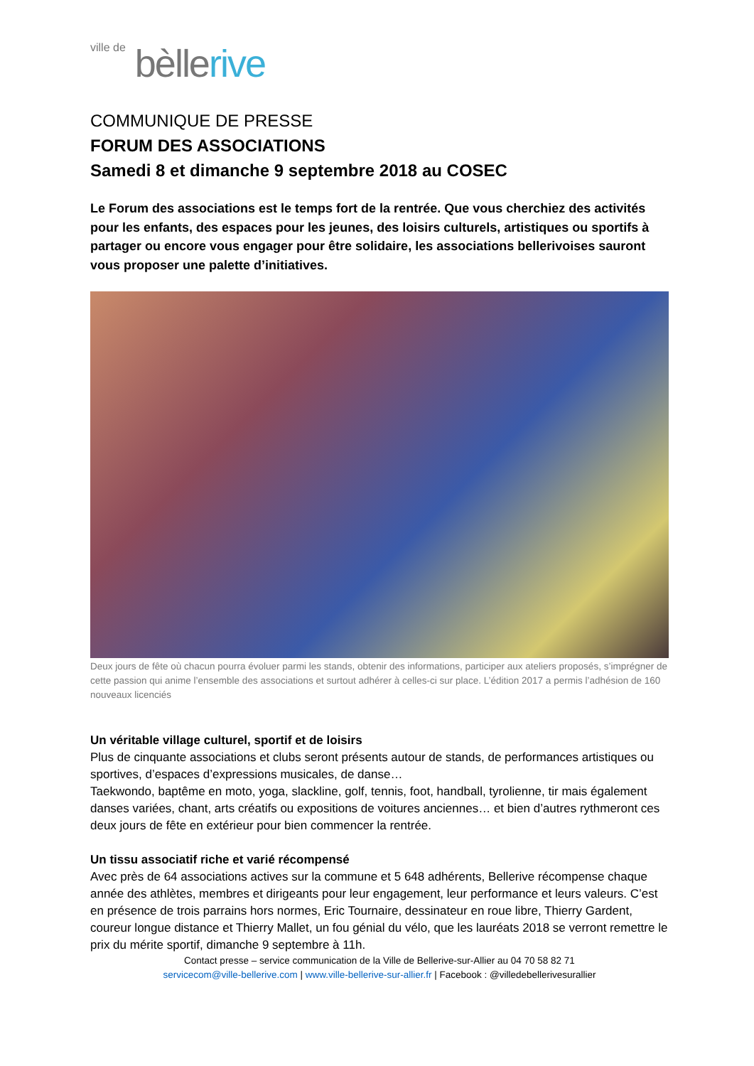ville de bèllerive
COMMUNIQUE DE PRESSE
FORUM DES ASSOCIATIONS
Samedi 8 et dimanche 9 septembre 2018 au COSEC
Le Forum des associations est le temps fort de la rentrée. Que vous cherchiez des activités pour les enfants, des espaces pour les jeunes, des loisirs culturels, artistiques ou sportifs à partager ou encore vous engager pour être solidaire, les associations bellerivoises sauront vous proposer une palette d’initiatives.
Deux jours de fête où chacun pourra évoluer parmi les stands, obtenir des informations, participer aux ateliers proposés, s’imprégner de cette passion qui anime l’ensemble des associations et surtout adhérer à celles-ci sur place. L’édition 2017 a permis l’adhésion de 160 nouveaux licenciés
Un véritable village culturel, sportif et de loisirs
Plus de cinquante associations et clubs seront présents autour de stands, de performances artistiques ou sportives, d’espaces d’expressions musicales, de danse…
Taekwondo, baptême en moto, yoga, slackline, golf, tennis, foot, handball, tyrolienne, tir mais également danses variées, chant, arts créatifs ou expositions de voitures anciennes… et bien d’autres rythmeront ces deux jours de fête en extérieur pour bien commencer la rentrée.
Un tissu associatif riche et varié récompensé
Avec près de 64 associations actives sur la commune et 5 648 adhérents, Bellerive récompense chaque année des athlètes, membres et dirigeants pour leur engagement, leur performance et leurs valeurs. C’est en présence de trois parrains hors normes, Eric Tournaire, dessinateur en roue libre, Thierry Gardent, coureur longue distance et Thierry Mallet, un fou génial du vélo, que les lauréats 2018 se verront remettre le prix du mérite sportif, dimanche 9 septembre à 11h.
Contact presse – service communication de la Ville de Bellerive-sur-Allier au 04 70 58 82 71
servicecom@ville-bellerive.com | www.ville-bellerive-sur-allier.fr | Facebook : @villedebellerivesurallier